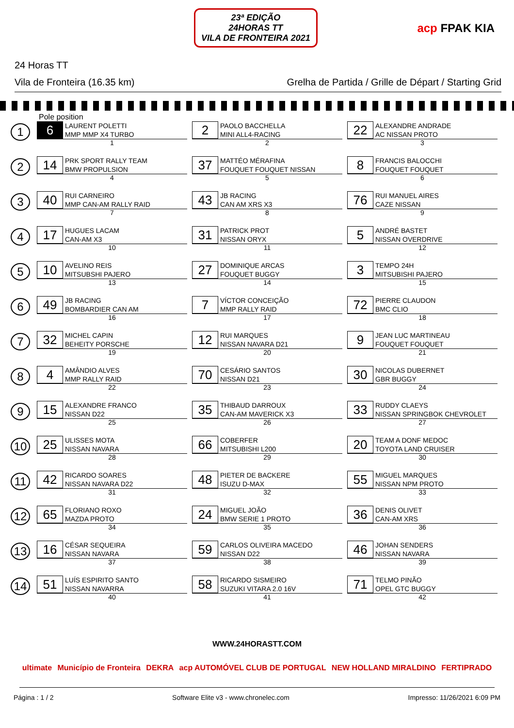23ª EDIÇÃO
24HORAS TT
VILA DE FRONTEIRA 2021
acp FPAK KIA
24 Horas TT
Vila de Fronteira (16.35 km) Grelha de Partida / Grille de Départ / Starting Grid
Pole position
| 1 | 6 LAURENT POLETTI MMP MMP X4 TURBO 1 | 2 PAOLO BACCHELLA MINI ALL4-RACING 2 | 22 ALEXANDRE ANDRADE AC NISSAN PROTO 3 |
| 2 | 14 PRK SPORT RALLY TEAM BMW PROPULSION 4 | 37 MATTÉO MÉRAFINA FOUQUET FOUQUET NISSAN 5 | 8 FRANCIS BALOCCHI FOUQUET FOUQUET 6 |
| 3 | 40 RUI CARNEIRO MMP CAN-AM RALLY RAID 7 | 43 JB RACING CAN AM XRS X3 8 | 76 RUI MANUEL AIRES CAZE NISSAN 9 |
| 4 | 17 HUGUES LACAM CAN-AM X3 10 | 31 PATRICK PROT NISSAN ORYX 11 | 5 ANDRÉ BASTET NISSAN OVERDRIVE 12 |
| 5 | 10 AVELINO REIS MITSUBSHI PAJERO 13 | 27 DOMINIQUE ARCAS FOUQUET BUGGY 14 | 3 TEMPO 24H MITSUBISHI PAJERO 15 |
| 6 | 49 JB RACING BOMBARDIER CAN AM 16 | 7 VÍCTOR CONCEIÇÃO MMP RALLY RAID 17 | 72 PIERRE CLAUDON BMC CLIO 18 |
| 7 | 32 MICHEL CAPIN BEHEITY PORSCHE 19 | 12 RUI MARQUES NISSAN NAVARA D21 20 | 9 JEAN LUC MARTINEAU FOUQUET FOUQUET 21 |
| 8 | 4 AMÂNDIO ALVES MMP RALLY RAID 22 | 70 CESÁRIO SANTOS NISSAN D21 23 | 30 NICOLAS DUBERNET GBR BUGGY 24 |
| 9 | 15 ALEXANDRE FRANCO NISSAN D22 25 | 35 THIBAUD DARROUX CAN-AM MAVERICK X3 26 | 33 RUDDY CLAEYS NISSAN SPRINGBOK CHEVROLET 27 |
| 10 | 25 ULISSES MOTA NISSAN NAVARA 28 | 66 COBERFER MITSUBISHI L200 29 | 20 TEAM A DONF MEDOC TOYOTA LAND CRUISER 30 |
| 11 | 42 RICARDO SOARES NISSAN NAVARA D22 31 | 48 PIETER DE BACKERE ISUZU D-MAX 32 | 55 MIGUEL MARQUES NISSAN NPM PROTO 33 |
| 12 | 65 FLORIANO ROXO MAZDA PROTO 34 | 24 MIGUEL JOÃO BMW SERIE 1 PROTO 35 | 36 DENIS OLIVET CAN-AM XRS 36 |
| 13 | 16 CÉSAR SEQUEIRA NISSAN NAVARA 37 | 59 CARLOS OLIVEIRA MACEDO NISSAN D22 38 | 46 JOHAN SENDERS NISSAN NAVARA 39 |
| 14 | 51 LUÍS ESPIRITO SANTO NISSAN NAVARRA 40 | 58 RICARDO SISMEIRO SUZUKI VITARA 2.0 16V 41 | 71 TELMO PINÃO OPEL GTC BUGGY 42 |
WWW.24HORASTT.COM
ultimate Município de Fronteira DEKRA acp AUTOMÓVEL CLUB DE PORTUGAL NEW HOLLAND MIRALDINO FERTIPRADO
Página : 1 / 2 Software Elite v3 - www.chronelec.com Impresso: 11/26/2021 6:09 PM